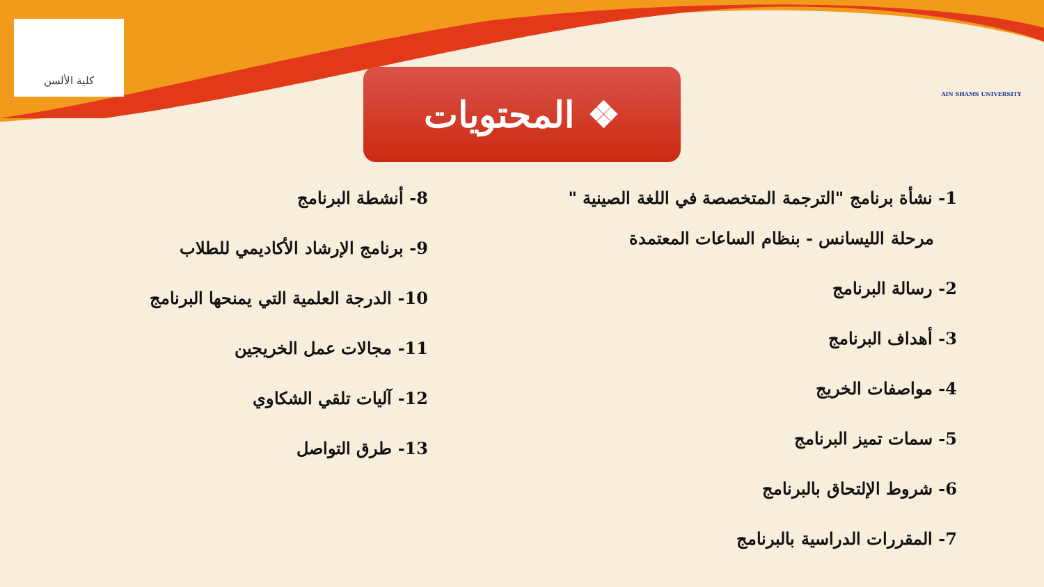كلية الألسن
AIN SHAMS UNIVERSITY
❖ المحتويات
1- نشأة برنامج "الترجمة المتخصصة في اللغة الصينية "
مرحلة الليسانس - بنظام الساعات المعتمدة
2- رسالة البرنامج
3- أهداف البرنامج
4- مواصفات الخريج
5- سمات تميز البرنامج
6- شروط الإلتحاق بالبرنامج
7- المقررات الدراسية بالبرنامج
8- أنشطة البرنامج
9- برنامج الإرشاد الأكاديمي للطلاب
10- الدرجة العلمية التي يمنحها البرنامج
11- مجالات عمل الخريجين
12- آليات تلقي الشكاوي
13- طرق التواصل